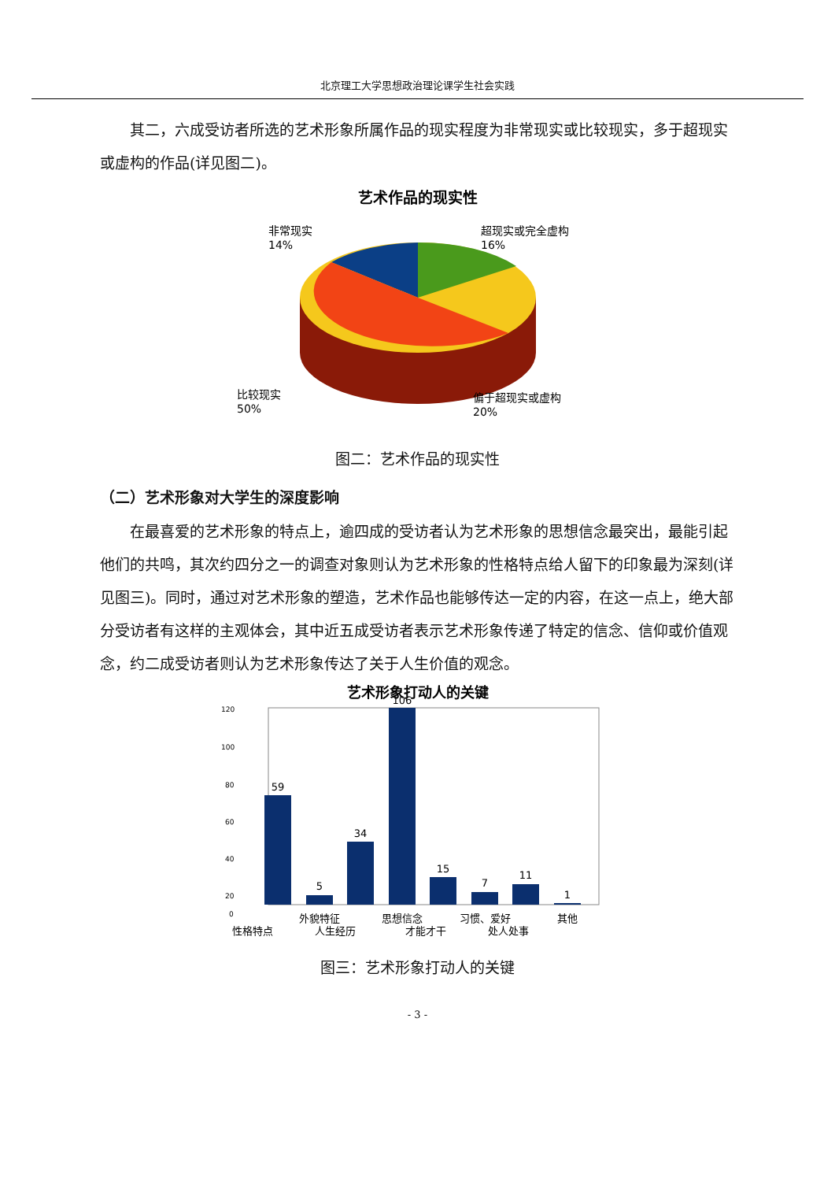北京理工大学思想政治理论课学生社会实践
其二，六成受访者所选的艺术形象所属作品的现实程度为非常现实或比较现实，多于超现实或虚构的作品(详见图二)。
艺术作品的现实性
非常现实
14%
超现实或完全虚构
16%
比较现实
50%
偏于超现实或虚构
20%
图二：艺术作品的现实性
（二）艺术形象对大学生的深度影响
在最喜爱的艺术形象的特点上，逾四成的受访者认为艺术形象的思想信念最突出，最能引起他们的共鸣，其次约四分之一的调查对象则认为艺术形象的性格特点给人留下的印象最为深刻(详见图三)。同时，通过对艺术形象的塑造，艺术作品也能够传达一定的内容，在这一点上，绝大部分受访者有这样的主观体会，其中近五成受访者表示艺术形象传递了特定的信念、信仰或价值观念，约二成受访者则认为艺术形象传达了关于人生价值的观念。
艺术形象打动人的关键
120
100
80
60
40
20
0
59
5
34
106
15
7
11
1
外貌特征
思想信念
习惯、爱好
其他
性格特点
人生经历
才能才干
处人处事
图三：艺术形象打动人的关键
- 3 -